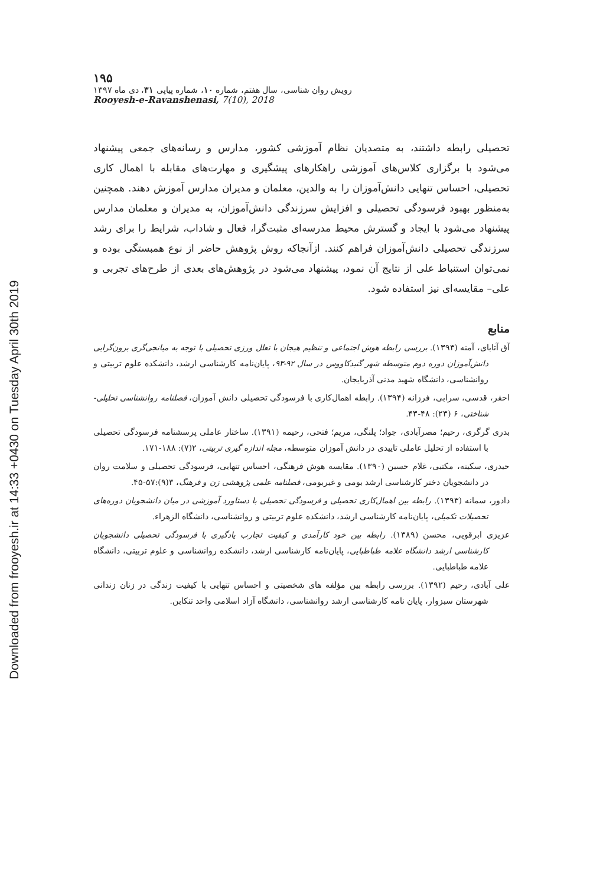Downloaded from frooyesh.ir at 14:33 +0430 on Tuesday April 30th 2019
۱۹۵
رویش روان شناسی، سال هفتم، شماره ۱۰، شماره پیاپی ۳۱، دی ماه ۱۳۹۷
Rooyesh-e-Ravanshenasi, 7(10), 2018
تحصیلی رابطه داشتند، به متصدیان نظام آموزشی کشور، مدارس و رسانه‌های جمعی پیشنهاد می‌شود با برگزاری کلاس‌های آموزشی راهکارهای پیشگیری و مهارت‌های مقابله با اهمال کاری تحصیلی، احساس تنهایی دانش‌آموزان را به والدین، معلمان و مدیران مدارس آموزش دهند. همچنین به‌منظور بهبود فرسودگی تحصیلی و افزایش سرزندگی دانش‌آموزان، به مدیران و معلمان مدارس پیشنهاد می‌شود با ایجاد و گسترش محیط مدرسه‌ای مثبت‌گرا، فعال و شاداب، شرایط را برای رشد سرزندگی تحصیلی دانش‌آموزان فراهم کنند. ازآنجاکه روش پژوهش حاضر از نوع همبستگی بوده و نمی‌توان استنباط علی از نتایج آن نمود، پیشنهاد می‌شود در پژوهش‌های بعدی از طرح‌های تجربی و علی– مقایسه‌ای نیز استفاده شود.
منابع
آق آتابای، آمنه (۱۳۹۳). بررسی رابطه هوش اجتماعی و تنظیم هیجان با تعلل ورزی تحصیلی با توجه به میانجی‌گری برون‌گرایی دانش‌آموزان دوره دوم متوسطه شهر گنبدکاووس در سال ۹۲-۹۳، پایان‌نامه کارشناسی ارشد، دانشکده علوم تربیتی و روانشناسی، دانشگاه شهید مدنی آذربایجان.
احقر، قدسی، سرابی، فرزانه (۱۳۹۴). رابطه اهمال‌کاری با فرسودگی تحصیلی دانش آموزان، فصلنامه روانشناسی تحلیلی-شناختی، ۶ (۲۳): ۴۸-۴۳.
بدری گرگری، رحیم؛ مصرآبادی، جواد؛ پلنگی، مریم؛ فتحی، رحیمه (۱۳۹۱). ساختار عاملی پرسشنامه فرسودگی تحصیلی با استفاده از تحلیل عاملی تاییدی در دانش آموزان متوسطه، مجله اندازه گیری تربیتی، ۲(۷): ۱۸۸-۱۷۱.
حیدری، سکینه، مکتبی، غلام حسین (۱۳۹۰). مقایسه هوش فرهنگی، احساس تنهایی، فرسودگی تحصیلی و سلامت روان در دانشجویان دختر کارشناسی ارشد بومی و غیربومی، فصلنامه علمی پژوهشی زن و فرهنگ، ۳(۹):۵۷-۴۵.
دادور، سمانه (۱۳۹۳). رابطه بین اهمال‌کاری تحصیلی و فرسودگی تحصیلی با دستاورد آموزشی در میان دانشجویان دوره‌های تحصیلات تکمیلی، پایان‌نامه کارشناسی ارشد، دانشکده علوم تربیتی و روانشناسی، دانشگاه الزهراء.
عزیزی ابرقویی، محسن (۱۳۸۹). رابطه بین خود کارآمدی و کیفیت تجارب یادگیری با فرسودگی تحصیلی دانشجویان کارشناسی ارشد دانشگاه علامه طباطبایی، پایان‌نامه کارشناسی ارشد، دانشکده روانشناسی و علوم تربیتی، دانشگاه علامه طباطبایی.
علی آبادی، رحیم (۱۳۹۲). بررسی رابطه بین مؤلفه های شخصیتی و احساس تنهایی با کیفیت زندگی در زنان زندانی شهرستان سبزوار، پایان نامه کارشناسی ارشد روانشناسی، دانشگاه آزاد اسلامی واحد تنکابن.